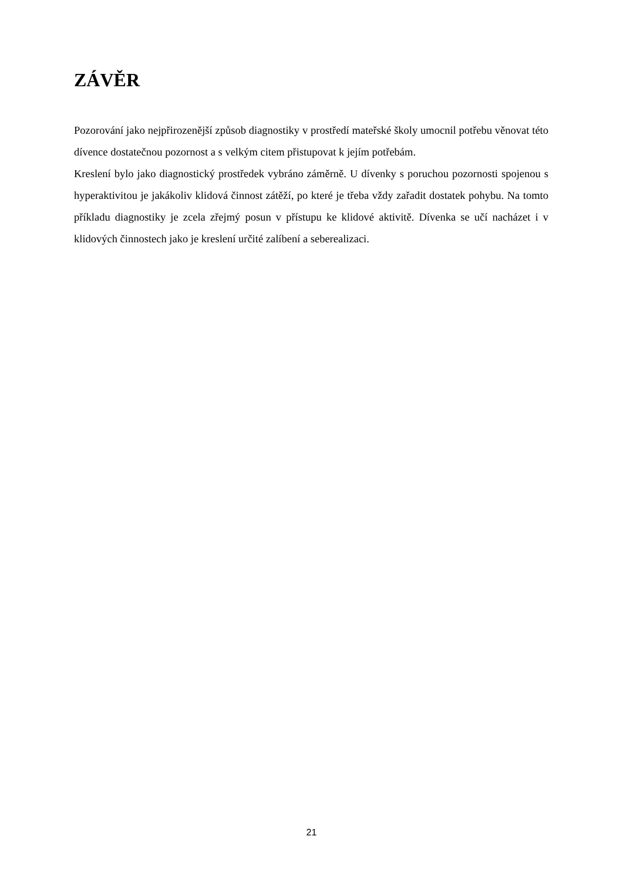ZÁVĚR
Pozorování jako nejpřirozenější způsob diagnostiky v prostředí mateřské školy umocnil potřebu věnovat této dívence dostatečnou pozornost a s velkým citem přistupovat k jejím potřebám.
Kreslení bylo jako diagnostický prostředek vybráno záměrně. U dívenky s poruchou pozornosti spojenou s hyperaktivitou je jakákoliv klidová činnost zátěží, po které je třeba vždy zařadit dostatek pohybu. Na tomto příkladu diagnostiky je zcela zřejmý posun v přístupu ke klidové aktivitě. Dívenka se učí nacházet i v klidových činnostech jako je kreslení určité zalíbení a seberealizaci.
21